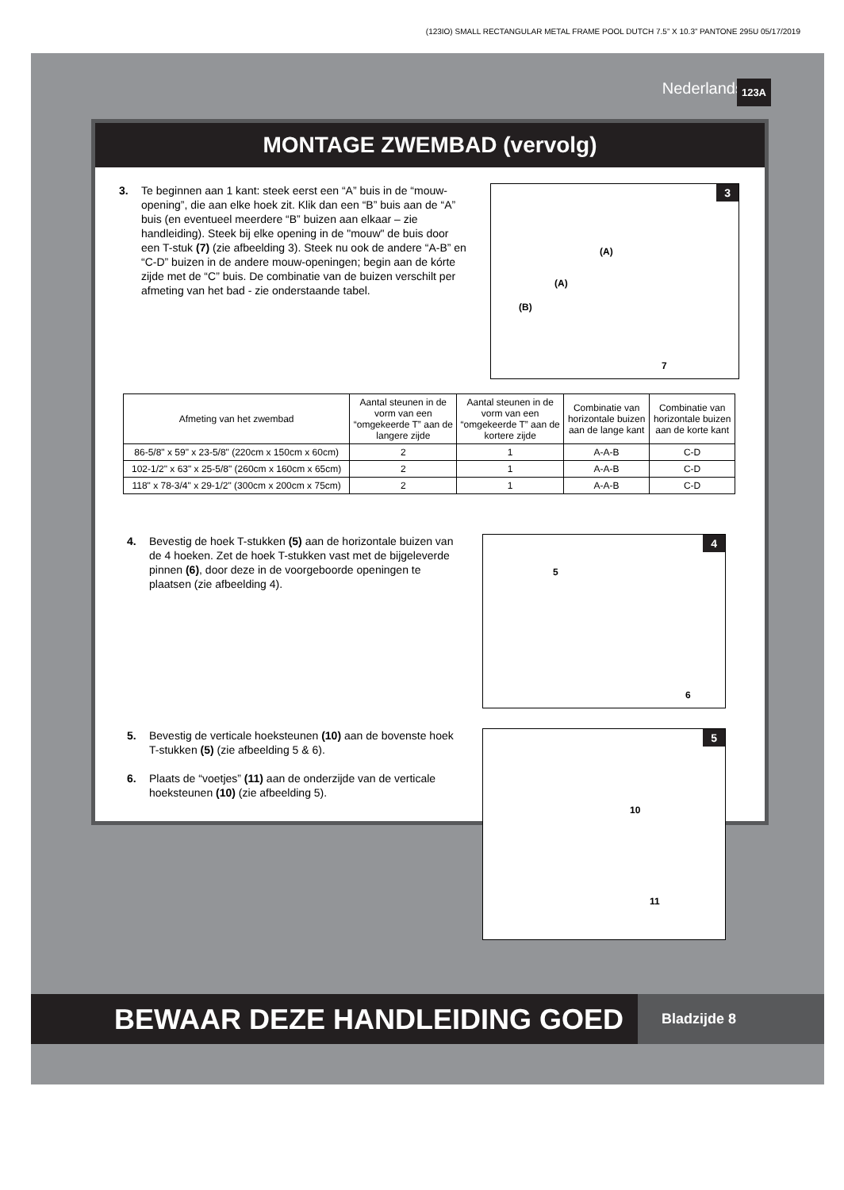(123IO) SMALL RECTANGULAR METAL FRAME POOL DUTCH 7.5” X 10.3” PANTONE 295U 05/17/2019
Nederlands 123A
MONTAGE ZWEMBAD (vervolg)
3. Te beginnen aan 1 kant: steek eerst een “A” buis in de “mouw-opening”, die aan elke hoek zit. Klik dan een “B” buis aan de “A” buis (en eventueel meerdere “B” buizen aan elkaar – zie handleiding). Steek bij elke opening in de "mouw" de buis door een T-stuk (7) (zie afbeelding 3). Steek nu ook de andere “A-B” en “C-D” buizen in de andere mouw-openingen; begin aan de kórte zijde met de “C” buis. De combinatie van de buizen verschilt per afmeting van het bad - zie onderstaande tabel.
3
(A)
(A)
(B)
7
| Afmeting van het zwembad | Aantal steunen in de vorm van een “omgekeerde T” aan de langere zijde | Aantal steunen in de vorm van een “omgekeerde T” aan de kortere zijde | Combinatie van horizontale buizen aan de lange kant | Combinatie van horizontale buizen aan de korte kant |
| --- | --- | --- | --- | --- |
| 86-5/8" x 59" x 23-5/8" (220cm x 150cm x 60cm) | 2 | 1 | A-A-B | C-D |
| 102-1/2" x 63" x 25-5/8" (260cm x 160cm x 65cm) | 2 | 1 | A-A-B | C-D |
| 118" x 78-3/4" x 29-1/2" (300cm x 200cm x 75cm) | 2 | 1 | A-A-B | C-D |
4. Bevestig de hoek T-stukken (5) aan de horizontale buizen van de 4 hoeken. Zet de hoek T-stukken vast met de bijgeleverde pinnen (6), door deze in de voorgeboorde openingen te plaatsen (zie afbeelding 4).
4
5
6
5. Bevestig de verticale hoeksteunen (10) aan de bovenste hoek T-stukken (5) (zie afbeelding 5 & 6).
6. Plaats de “voetjes” (11) aan de onderzijde van de verticale hoeksteunen (10) (zie afbeelding 5).
5
10
11
BEWAAR DEZE HANDLEIDING GOED
Bladzijde 8